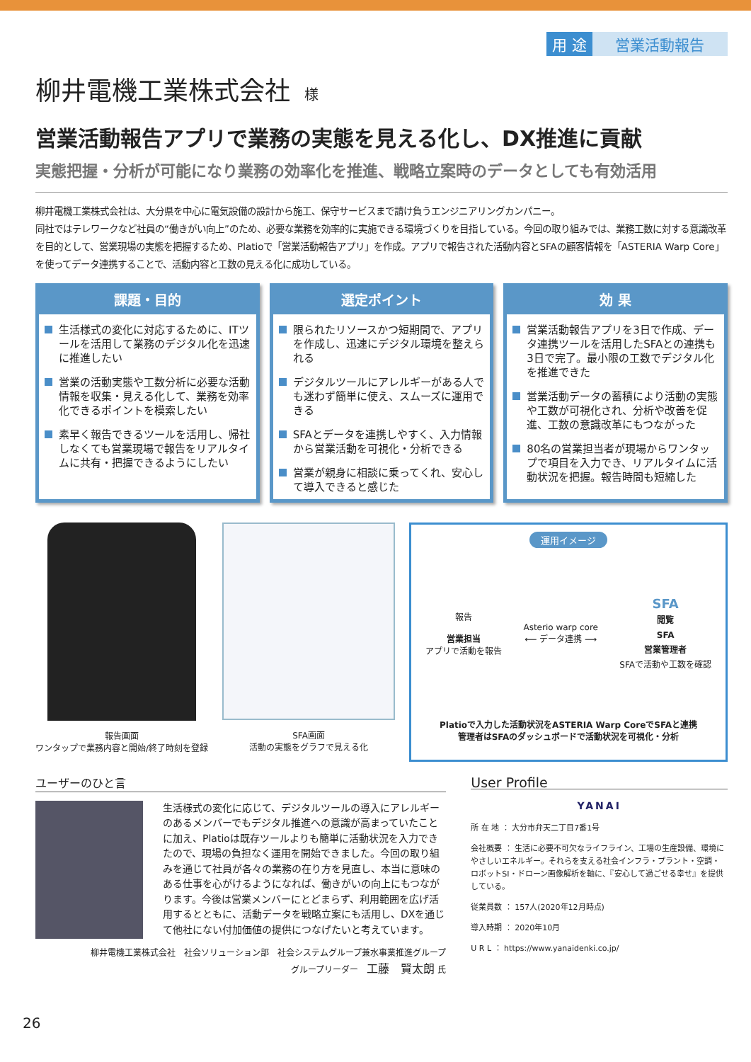用 途 営業活動報告
柳井電機工業株式会社 様
営業活動報告アプリで業務の実態を見える化し、DX推進に貢献
実態把握・分析が可能になり業務の効率化を推進、戦略立案時のデータとしても有効活用
柳井電機工業株式会社は、大分県を中心に電気設備の設計から施工、保守サービスまで請け負うエンジニアリングカンパニー。
同社ではテレワークなど社員の“働きがい向上”のため、必要な業務を効率的に実施できる環境づくりを目指している。今回の取り組みでは、業務工数に対する意識改革を目的として、営業現場の実態を把握するため、Platioで「営業活動報告アプリ」を作成。アプリで報告された活動内容とSFAの顧客情報を「ASTERIA Warp Core」を使ってデータ連携することで、活動内容と工数の見える化に成功している。
課題・目的
生活様式の変化に対応するために、ITツールを活用して業務のデジタル化を迅速に推進したい
営業の活動実態や工数分析に必要な活動情報を収集・見える化して、業務を効率化できるポイントを模索したい
素早く報告できるツールを活用し、帰社しなくても営業現場で報告をリアルタイムに共有・把握できるようにしたい
選定ポイント
限られたリソースかつ短期間で、アプリを作成し、迅速にデジタル環境を整えられる
デジタルツールにアレルギーがある人でも迷わず簡単に使え、スムーズに運用できる
SFAとデータを連携しやすく、入力情報から営業活動を可視化・分析できる
営業が親身に相談に乗ってくれ、安心して導入できると感じた
効 果
営業活動報告アプリを3日で作成、データ連携ツールを活用したSFAとの連携も3日で完了。最小限の工数でデジタル化を推進できた
営業活動データの蓄積により活動の実態や工数が可視化され、分析や改善を促進、工数の意識改革にもつながった
80名の営業担当者が現場からワンタップで項目を入力でき、リアルタイムに活動状況を把握。報告時間も短縮した
報告画面
ワンタップで業務内容と開始/終了時刻を登録
SFA画面
活動の実態をグラフで見える化
運用イメージ
報告
営業担当
アプリで活動を報告
Asterio warp core
⟵ データ連携 ⟶
SFA
閲覧
SFA
営業管理者
SFAで活動や工数を確認
Platioで入力した活動状況をASTERIA Warp CoreでSFAと連携
管理者はSFAのダッシュボードで活動状況を可視化・分析
ユーザーのひと言
生活様式の変化に応じて、デジタルツールの導入にアレルギーのあるメンバーでもデジタル推進への意識が高まっていたことに加え、Platioは既存ツールよりも簡単に活動状況を入力できたので、現場の負担なく運用を開始できました。今回の取り組みを通じて社員が各々の業務の在り方を見直し、本当に意味のある仕事を心がけるようになれば、働きがいの向上にもつながります。今後は営業メンバーにとどまらず、利用範囲を広げ活用するとともに、活動データを戦略立案にも活用し、DXを通じて他社にない付加価値の提供につなげたいと考えています。
柳井電機工業株式会社　社会ソリューション部　社会システムグループ兼水事業推進グループ
グループリーダー　工藤　賢太朗 氏
User Profile
YANAI
所 在 地 ： 大分市弁天二丁目7番1号
会社概要 ： 生活に必要不可欠なライフライン、工場の生産設備、環境にやさしいエネルギー。それらを支える社会インフラ・プラント・空調・ロボットSI・ドローン画像解析を軸に、『安心して過ごせる幸せ』を提供している。
従業員数 ： 157人(2020年12月時点)
導入時期 ： 2020年10月
U R L ： https://www.yanaidenki.co.jp/
26